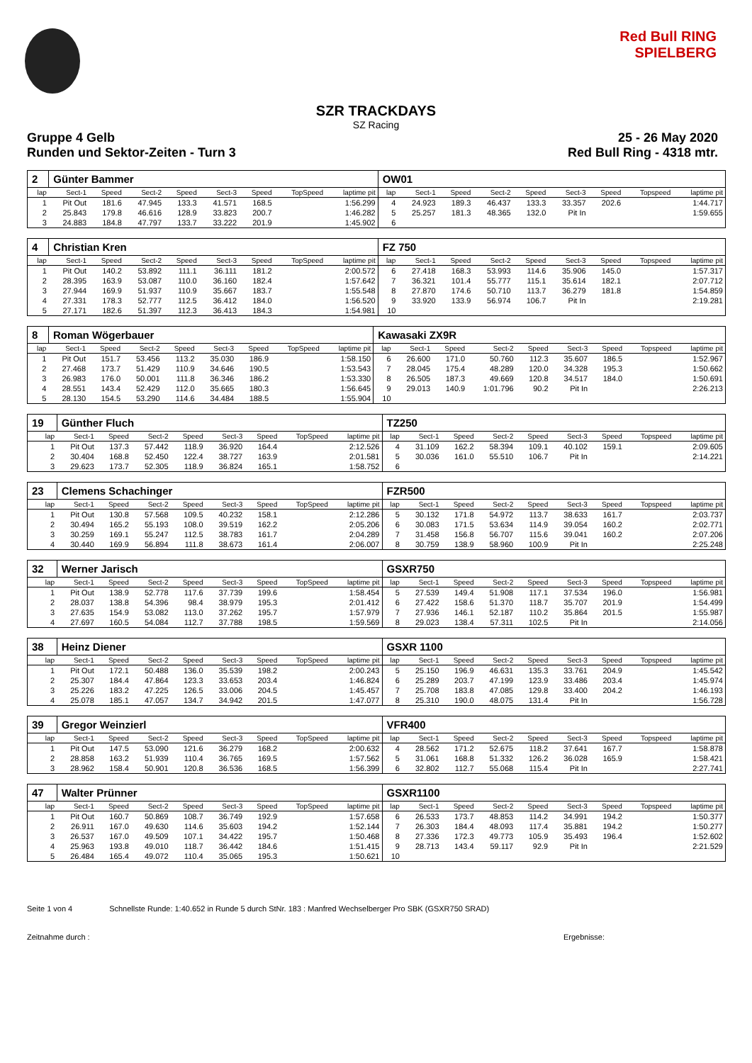Red Bull RING
SPIELBERG
SZR TRACKDAYS
SZ Racing
Gruppe 4 Gelb 25 - 26 May 2020
Runden und Sektor-Zeiten - Turn 3 Red Bull Ring - 4318 mtr.
| 2 | Günter Bammer | | | | | | | | OW01 | | | | | | | | |
| lap | Sect-1 | Speed | Sect-2 | Speed | Sect-3 | Speed | TopSpeed | laptime pit | lap | Sect-1 | Speed | Sect-2 | Speed | Sect-3 | Speed | Topspeed | laptime pit |
| 1 | Pit Out | 181.6 | 47.945 | 133.3 | 41.571 | 168.5 | | 1:56.299 | 4 | 24.923 | 189.3 | 46.437 | 133.3 | 33.357 | 202.6 | | 1:44.717 |
| 2 | 25.843 | 179.8 | 46.616 | 128.9 | 33.823 | 200.7 | | 1:46.282 | 5 | 25.257 | 181.3 | 48.365 | 132.0 | Pit In | | | 1:59.655 |
| 3 | 24.883 | 184.8 | 47.797 | 133.7 | 33.222 | 201.9 | | 1:45.902 | 6 | | | | | | | | |
| 4 | Christian Kren | | | | | | | | FZ 750 | | | | | | | | |
| lap | Sect-1 | Speed | Sect-2 | Speed | Sect-3 | Speed | TopSpeed | laptime pit | lap | Sect-1 | Speed | Sect-2 | Speed | Sect-3 | Speed | Topspeed | laptime pit |
| 1 | Pit Out | 140.2 | 53.892 | 111.1 | 36.111 | 181.2 | | 2:00.572 | 6 | 27.418 | 168.3 | 53.993 | 114.6 | 35.906 | 145.0 | | 1:57.317 |
| 2 | 28.395 | 163.9 | 53.087 | 110.0 | 36.160 | 182.4 | | 1:57.642 | 7 | 36.321 | 101.4 | 55.777 | 115.1 | 35.614 | 182.1 | | 2:07.712 |
| 3 | 27.944 | 169.9 | 51.937 | 110.9 | 35.667 | 183.7 | | 1:55.548 | 8 | 27.870 | 174.6 | 50.710 | 113.7 | 36.279 | 181.8 | | 1:54.859 |
| 4 | 27.331 | 178.3 | 52.777 | 112.5 | 36.412 | 184.0 | | 1:56.520 | 9 | 33.920 | 133.9 | 56.974 | 106.7 | Pit In | | | 2:19.281 |
| 5 | 27.171 | 182.6 | 51.397 | 112.3 | 36.413 | 184.3 | | 1:54.981 | 10 | | | | | | | | |
| 8 | Roman Wögerbauer | | | | | | | | Kawasaki ZX9R | | | | | | | | |
| lap | Sect-1 | Speed | Sect-2 | Speed | Sect-3 | Speed | TopSpeed | laptime pit | lap | Sect-1 | Speed | Sect-2 | Speed | Sect-3 | Speed | Topspeed | laptime pit |
| 1 | Pit Out | 151.7 | 53.456 | 113.2 | 35.030 | 186.9 | | 1:58.150 | 6 | 26.600 | 171.0 | 50.760 | 112.3 | 35.607 | 186.5 | | 1:52.967 |
| 2 | 27.468 | 173.7 | 51.429 | 110.9 | 34.646 | 190.5 | | 1:53.543 | 7 | 28.045 | 175.4 | 48.289 | 120.0 | 34.328 | 195.3 | | 1:50.662 |
| 3 | 26.983 | 176.0 | 50.001 | 111.8 | 36.346 | 186.2 | | 1:53.330 | 8 | 26.505 | 187.3 | 49.669 | 120.8 | 34.517 | 184.0 | | 1:50.691 |
| 4 | 28.551 | 143.4 | 52.429 | 112.0 | 35.665 | 180.3 | | 1:56.645 | 9 | 29.013 | 140.9 | 1:01.796 | 90.2 | Pit In | | | 2:26.213 |
| 5 | 28.130 | 154.5 | 53.290 | 114.6 | 34.484 | 188.5 | | 1:55.904 | 10 | | | | | | | | |
| 19 | Günther Fluch | | | | | | | | TZ250 | | | | | | | | |
| lap | Sect-1 | Speed | Sect-2 | Speed | Sect-3 | Speed | TopSpeed | laptime pit | lap | Sect-1 | Speed | Sect-2 | Speed | Sect-3 | Speed | Topspeed | laptime pit |
| 1 | Pit Out | 137.3 | 57.442 | 118.9 | 36.920 | 164.4 | | 2:12.526 | 4 | 31.109 | 162.2 | 58.394 | 109.1 | 40.102 | 159.1 | | 2:09.605 |
| 2 | 30.404 | 168.8 | 52.450 | 122.4 | 38.727 | 163.9 | | 2:01.581 | 5 | 30.036 | 161.0 | 55.510 | 106.7 | Pit In | | | 2:14.221 |
| 3 | 29.623 | 173.7 | 52.305 | 118.9 | 36.824 | 165.1 | | 1:58.752 | 6 | | | | | | | | |
| 23 | Clemens Schachinger | | | | | | | | FZR500 | | | | | | | | |
| lap | Sect-1 | Speed | Sect-2 | Speed | Sect-3 | Speed | TopSpeed | laptime pit | lap | Sect-1 | Speed | Sect-2 | Speed | Sect-3 | Speed | Topspeed | laptime pit |
| 1 | Pit Out | 130.8 | 57.568 | 109.5 | 40.232 | 158.1 | | 2:12.286 | 5 | 30.132 | 171.8 | 54.972 | 113.7 | 38.633 | 161.7 | | 2:03.737 |
| 2 | 30.494 | 165.2 | 55.193 | 108.0 | 39.519 | 162.2 | | 2:05.206 | 6 | 30.083 | 171.5 | 53.634 | 114.9 | 39.054 | 160.2 | | 2:02.771 |
| 3 | 30.259 | 169.1 | 55.247 | 112.5 | 38.783 | 161.7 | | 2:04.289 | 7 | 31.458 | 156.8 | 56.707 | 115.6 | 39.041 | 160.2 | | 2:07.206 |
| 4 | 30.440 | 169.9 | 56.894 | 111.8 | 38.673 | 161.4 | | 2:06.007 | 8 | 30.759 | 138.9 | 58.960 | 100.9 | Pit In | | | 2:25.248 |
| 32 | Werner Jarisch | | | | | | | | GSXR750 | | | | | | | | |
| lap | Sect-1 | Speed | Sect-2 | Speed | Sect-3 | Speed | TopSpeed | laptime pit | lap | Sect-1 | Speed | Sect-2 | Speed | Sect-3 | Speed | Topspeed | laptime pit |
| 1 | Pit Out | 138.9 | 52.778 | 117.6 | 37.739 | 199.6 | | 1:58.454 | 5 | 27.539 | 149.4 | 51.908 | 117.1 | 37.534 | 196.0 | | 1:56.981 |
| 2 | 28.037 | 138.8 | 54.396 | 98.4 | 38.979 | 195.3 | | 2:01.412 | 6 | 27.422 | 158.6 | 51.370 | 118.7 | 35.707 | 201.9 | | 1:54.499 |
| 3 | 27.635 | 154.9 | 53.082 | 113.0 | 37.262 | 195.7 | | 1:57.979 | 7 | 27.936 | 146.1 | 52.187 | 110.2 | 35.864 | 201.5 | | 1:55.987 |
| 4 | 27.697 | 160.5 | 54.084 | 112.7 | 37.788 | 198.5 | | 1:59.569 | 8 | 29.023 | 138.4 | 57.311 | 102.5 | Pit In | | | 2:14.056 |
| 38 | Heinz Diener | | | | | | | | GSXR 1100 | | | | | | | | |
| lap | Sect-1 | Speed | Sect-2 | Speed | Sect-3 | Speed | TopSpeed | laptime pit | lap | Sect-1 | Speed | Sect-2 | Speed | Sect-3 | Speed | Topspeed | laptime pit |
| 1 | Pit Out | 172.1 | 50.488 | 136.0 | 35.539 | 198.2 | | 2:00.243 | 5 | 25.150 | 196.9 | 46.631 | 135.3 | 33.761 | 204.9 | | 1:45.542 |
| 2 | 25.307 | 184.4 | 47.864 | 123.3 | 33.653 | 203.4 | | 1:46.824 | 6 | 25.289 | 203.7 | 47.199 | 123.9 | 33.486 | 203.4 | | 1:45.974 |
| 3 | 25.226 | 183.2 | 47.225 | 126.5 | 33.006 | 204.5 | | 1:45.457 | 7 | 25.708 | 183.8 | 47.085 | 129.8 | 33.400 | 204.2 | | 1:46.193 |
| 4 | 25.078 | 185.1 | 47.057 | 134.7 | 34.942 | 201.5 | | 1:47.077 | 8 | 25.310 | 190.0 | 48.075 | 131.4 | Pit In | | | 1:56.728 |
| 39 | Gregor Weinzierl | | | | | | | | VFR400 | | | | | | | | |
| lap | Sect-1 | Speed | Sect-2 | Speed | Sect-3 | Speed | TopSpeed | laptime pit | lap | Sect-1 | Speed | Sect-2 | Speed | Sect-3 | Speed | Topspeed | laptime pit |
| 1 | Pit Out | 147.5 | 53.090 | 121.6 | 36.279 | 168.2 | | 2:00.632 | 4 | 28.562 | 171.2 | 52.675 | 118.2 | 37.641 | 167.7 | | 1:58.878 |
| 2 | 28.858 | 163.2 | 51.939 | 110.4 | 36.765 | 169.5 | | 1:57.562 | 5 | 31.061 | 168.8 | 51.332 | 126.2 | 36.028 | 165.9 | | 1:58.421 |
| 3 | 28.962 | 158.4 | 50.901 | 120.8 | 36.536 | 168.5 | | 1:56.399 | 6 | 32.802 | 112.7 | 55.068 | 115.4 | Pit In | | | 2:27.741 |
| 47 | Walter Prünner | | | | | | | | GSXR1100 | | | | | | | | |
| lap | Sect-1 | Speed | Sect-2 | Speed | Sect-3 | Speed | TopSpeed | laptime pit | lap | Sect-1 | Speed | Sect-2 | Speed | Sect-3 | Speed | Topspeed | laptime pit |
| 1 | Pit Out | 160.7 | 50.869 | 108.7 | 36.749 | 192.9 | | 1:57.658 | 6 | 26.533 | 173.7 | 48.853 | 114.2 | 34.991 | 194.2 | | 1:50.377 |
| 2 | 26.911 | 167.0 | 49.630 | 114.6 | 35.603 | 194.2 | | 1:52.144 | 7 | 26.303 | 184.4 | 48.093 | 117.4 | 35.881 | 194.2 | | 1:50.277 |
| 3 | 26.537 | 167.0 | 49.509 | 107.1 | 34.422 | 195.7 | | 1:50.468 | 8 | 27.336 | 172.3 | 49.773 | 105.9 | 35.493 | 196.4 | | 1:52.602 |
| 4 | 25.963 | 193.8 | 49.010 | 118.7 | 36.442 | 184.6 | | 1:51.415 | 9 | 28.713 | 143.4 | 59.117 | 92.9 | Pit In | | | 2:21.529 |
| 5 | 26.484 | 165.4 | 49.072 | 110.4 | 35.065 | 195.3 | | 1:50.621 | 10 | | | | | | | | |
Seite 1 von 4 Schnellste Runde: 1:40.652 in Runde 5 durch StNr. 183 : Manfred Wechselberger Pro SBK (GSXR750 SRAD)
Zeitnahme durch : Ergebnisse: